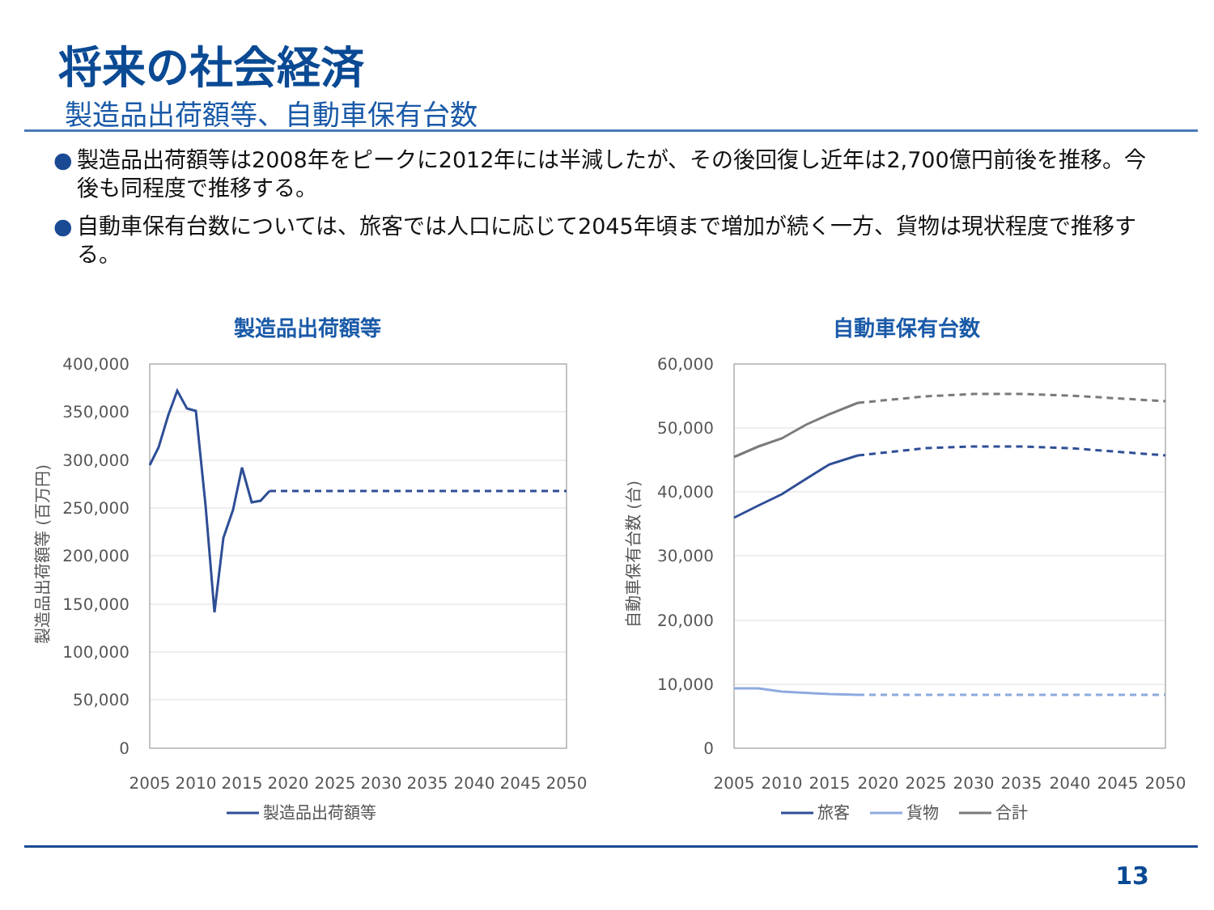将来の社会経済
製造品出荷額等、自動車保有台数
● 製造品出荷額等は2008年をピークに2012年には半減したが、その後回復し近年は2,700億円前後を推移。今後も同程度で推移する。
● 自動車保有台数については、旅客では人口に応じて2045年頃まで増加が続く一方、貨物は現状程度で推移する。
製造品出荷額等
400,000
350,000
300,000
250,000
200,000
150,000
100,000
50,000
0
2005
2010
2015
2020
2025
2030
2035
2040
2045
2050
製造品出荷額等 (百万円)
製造品出荷額等
自動車保有台数
60,000
50,000
40,000
30,000
20,000
10,000
0
2005
2010
2015
2020
2025
2030
2035
2040
2045
2050
自動車保有台数 (台)
旅客
貨物
合計
13